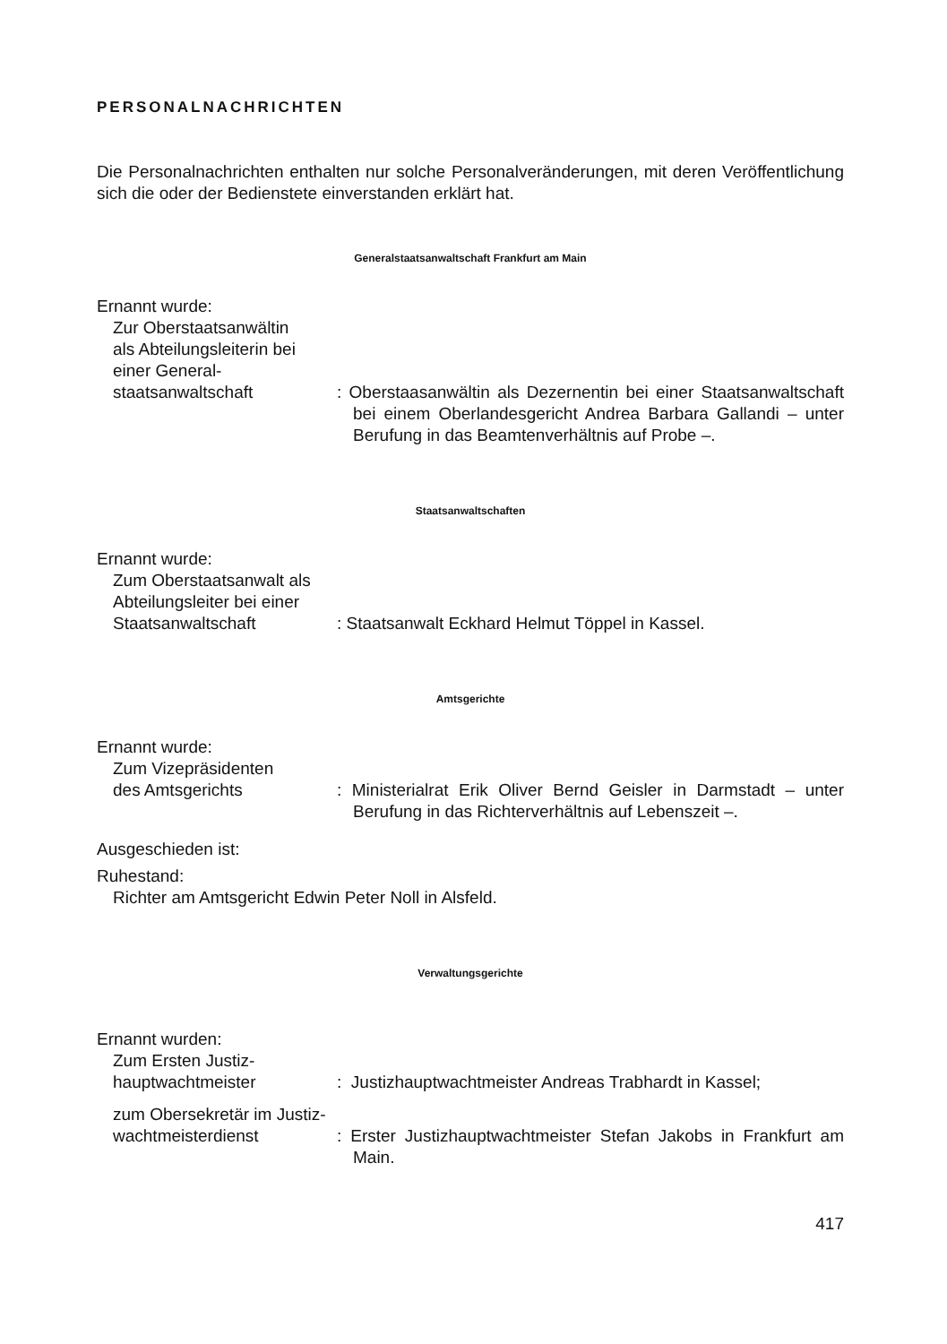PERSONALNACHRICHTEN
Die Personalnachrichten enthalten nur solche Personalveränderungen, mit deren Veröffentlichung sich die oder der Bedienstete einverstanden erklärt hat.
Generalstaatsanwaltschaft Frankfurt am Main
Ernannt wurde:
Zur Oberstaatsanwältin
als Abteilungsleiterin bei
einer General-
staatsanwaltschaft : Oberstaasanwältin als Dezernentin bei einer Staatsanwaltschaft bei einem Oberlandesgericht Andrea Barbara Gallandi – unter Berufung in das Beamtenverhältnis auf Probe –.
Staatsanwaltschaften
Ernannt wurde:
Zum Oberstaatsanwalt als
Abteilungsleiter bei einer
Staatsanwaltschaft : Staatsanwalt Eckhard Helmut Töppel in Kassel.
Amtsgerichte
Ernannt wurde:
Zum Vizepräsidenten
des Amtsgerichts : Ministerialrat Erik Oliver Bernd Geisler in Darmstadt – unter Berufung in das Richterverhältnis auf Lebenszeit –.
Ausgeschieden ist:
Ruhestand:
Richter am Amtsgericht Edwin Peter Noll in Alsfeld.
Verwaltungsgerichte
Ernannt wurden:
Zum Ersten Justiz-
hauptwachtmeister : Justizhauptwachtmeister Andreas Trabhardt in Kassel;
zum Obersekretär im Justiz-
wachtmeisterdienst : Erster Justizhauptwachtmeister Stefan Jakobs in Frankfurt am Main.
417